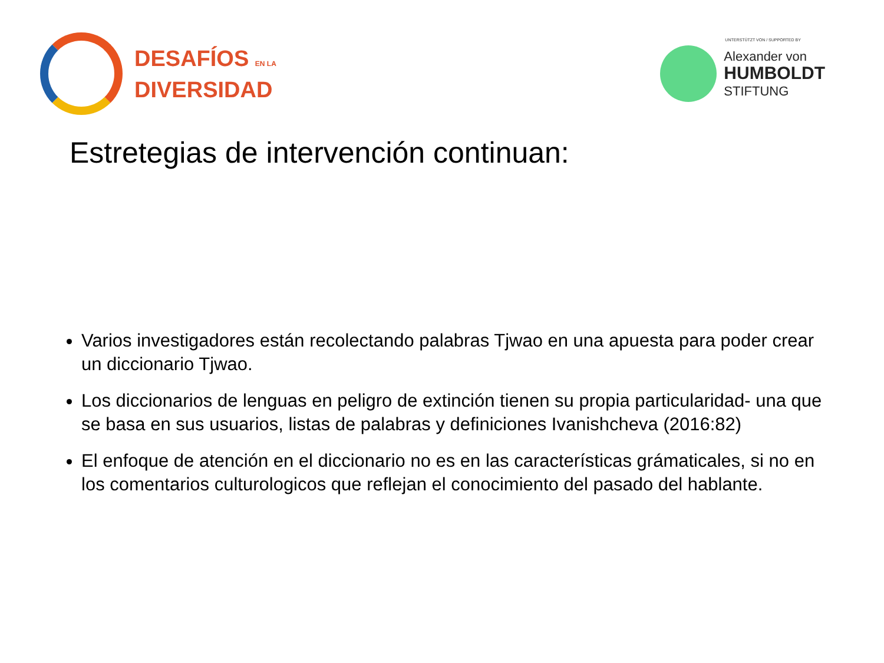DESAFÍOS EN LA
DIVERSIDAD
UNTERSTÜTZT VON / SUPPORTED BY
Alexander von
HUMBOLDT
STIFTUNG
Estretegias de intervención continuan:
Varios investigadores están recolectando palabras Tjwao en una apuesta para poder crear un diccionario Tjwao.
Los diccionarios de lenguas en peligro de extinción tienen su propia particularidad- una que se basa en sus usuarios, listas de palabras y definiciones Ivanishcheva (2016:82)
El enfoque de atención en el diccionario no es en las características grámaticales, si no en los comentarios culturologicos que reflejan el conocimiento del pasado del hablante.